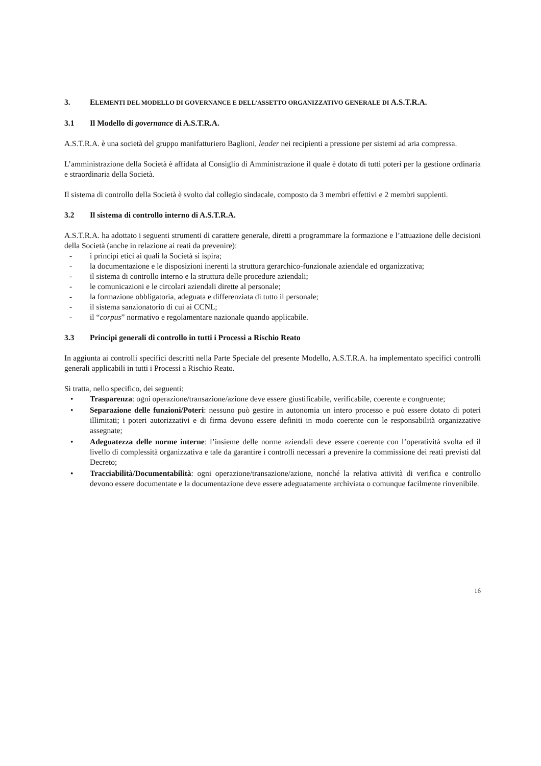3. ELEMENTI DEL MODELLO DI GOVERNANCE E DELL’ASSETTO ORGANIZZATIVO GENERALE DI A.S.T.R.A.
3.1 Il Modello di governance di A.S.T.R.A.
A.S.T.R.A. è una società del gruppo manifatturiero Baglioni, leader nei recipienti a pressione per sistemi ad aria compressa.
L’amministrazione della Società è affidata al Consiglio di Amministrazione il quale è dotato di tutti poteri per la gestione ordinaria e straordinaria della Società.
Il sistema di controllo della Società è svolto dal collegio sindacale, composto da 3 membri effettivi e 2 membri supplenti.
3.2 Il sistema di controllo interno di A.S.T.R.A.
A.S.T.R.A. ha adottato i seguenti strumenti di carattere generale, diretti a programmare la formazione e l’attuazione delle decisioni della Società (anche in relazione ai reati da prevenire):
- i principi etici ai quali la Società si ispira;
- la documentazione e le disposizioni inerenti la struttura gerarchico-funzionale aziendale ed organizzativa;
- il sistema di controllo interno e la struttura delle procedure aziendali;
- le comunicazioni e le circolari aziendali dirette al personale;
- la formazione obbligatoria, adeguata e differenziata di tutto il personale;
- il sistema sanzionatorio di cui ai CCNL;
- il “corpus” normativo e regolamentare nazionale quando applicabile.
3.3 Principi generali di controllo in tutti i Processi a Rischio Reato
In aggiunta ai controlli specifici descritti nella Parte Speciale del presente Modello, A.S.T.R.A. ha implementato specifici controlli generali applicabili in tutti i Processi a Rischio Reato.
Si tratta, nello specifico, dei seguenti:
• Trasparenza: ogni operazione/transazione/azione deve essere giustificabile, verificabile, coerente e congruente;
• Separazione delle funzioni/Poteri: nessuno può gestire in autonomia un intero processo e può essere dotato di poteri illimitati; i poteri autorizzativi e di firma devono essere definiti in modo coerente con le responsabilità organizzative assegnate;
• Adeguatezza delle norme interne: l’insieme delle norme aziendali deve essere coerente con l’operatività svolta ed il livello di complessità organizzativa e tale da garantire i controlli necessari a prevenire la commissione dei reati previsti dal Decreto;
• Tracciabilità/Documentabilità: ogni operazione/transazione/azione, nonché la relativa attività di verifica e controllo devono essere documentate e la documentazione deve essere adeguatamente archiviata o comunque facilmente rinvenibile.
16